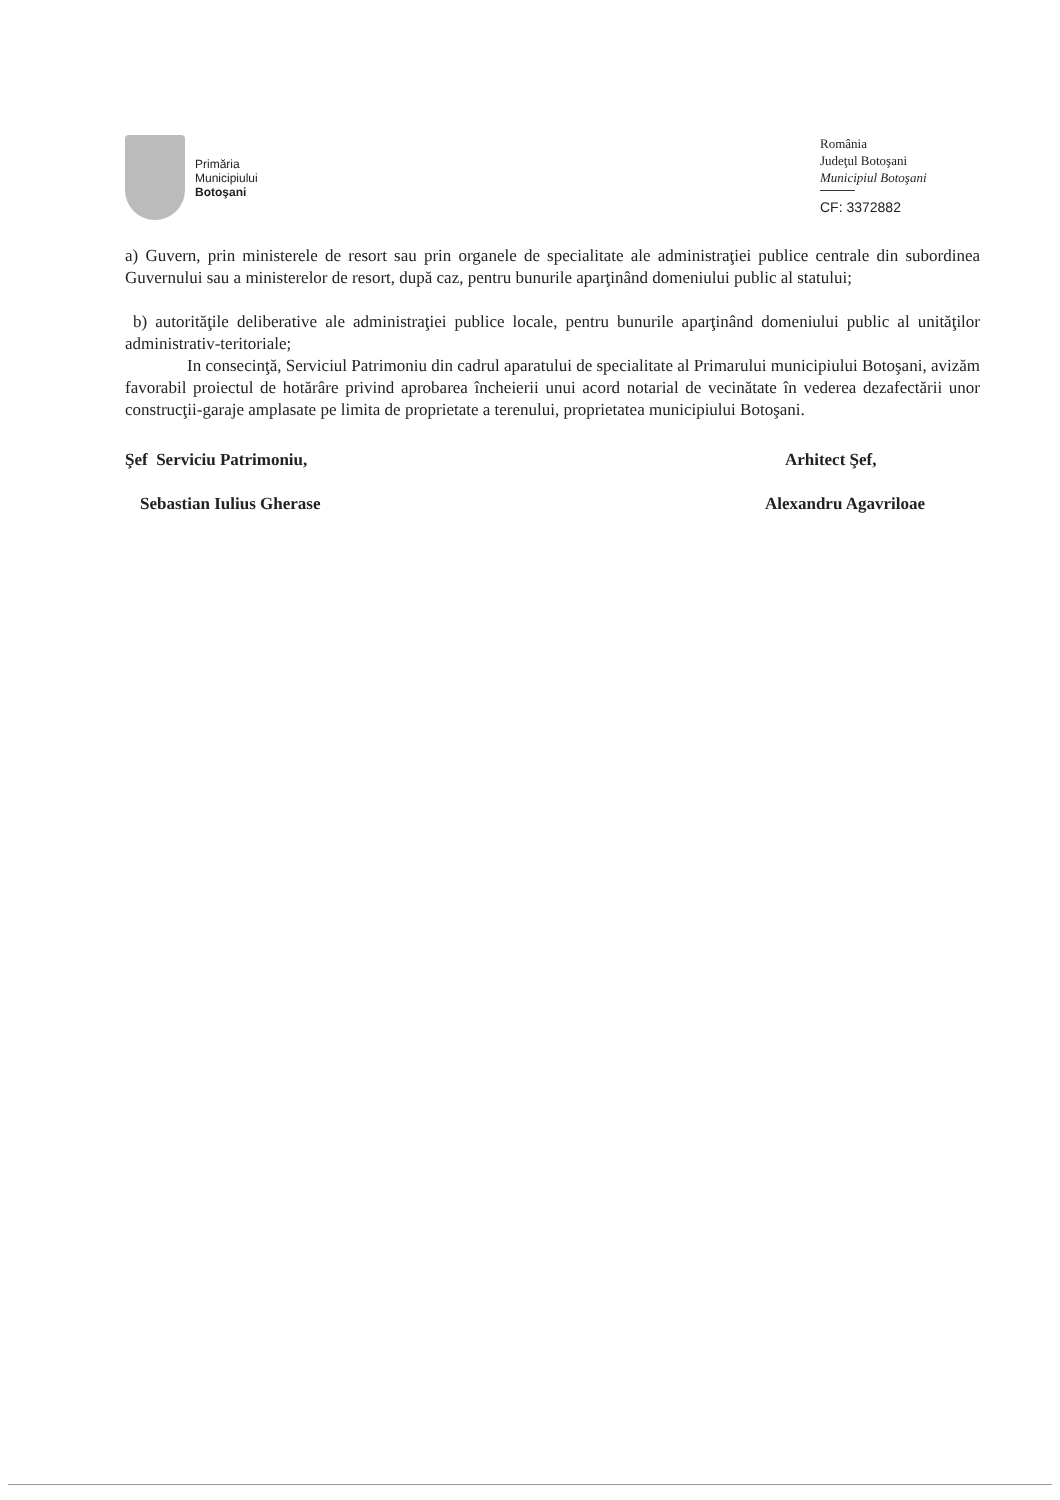Primăria
Municipiului
Botoşani
România
Judeţul Botoşani
Municipiul Botoşani
CF: 3372882
a) Guvern, prin ministerele de resort sau prin organele de specialitate ale administraţiei publice centrale din subordinea Guvernului sau a ministerelor de resort, după caz, pentru bunurile aparţinând domeniului public al statului;
b) autorităţile deliberative ale administraţiei publice locale, pentru bunurile aparţinând domeniului public al unităţilor administrativ-teritoriale;
In consecinţă, Serviciul Patrimoniu din cadrul aparatului de specialitate al Primarului municipiului Botoşani, avizăm favorabil proiectul de hotărâre privind aprobarea încheierii unui acord notarial de vecinătate în vederea dezafectării unor construcţii-garaje amplasate pe limita de proprietate a terenului, proprietatea municipiului Botoşani.
Şef Serviciu Patrimoniu,
Sebastian Iulius Gherase
Arhitect Şef,
Alexandru Agavriloae